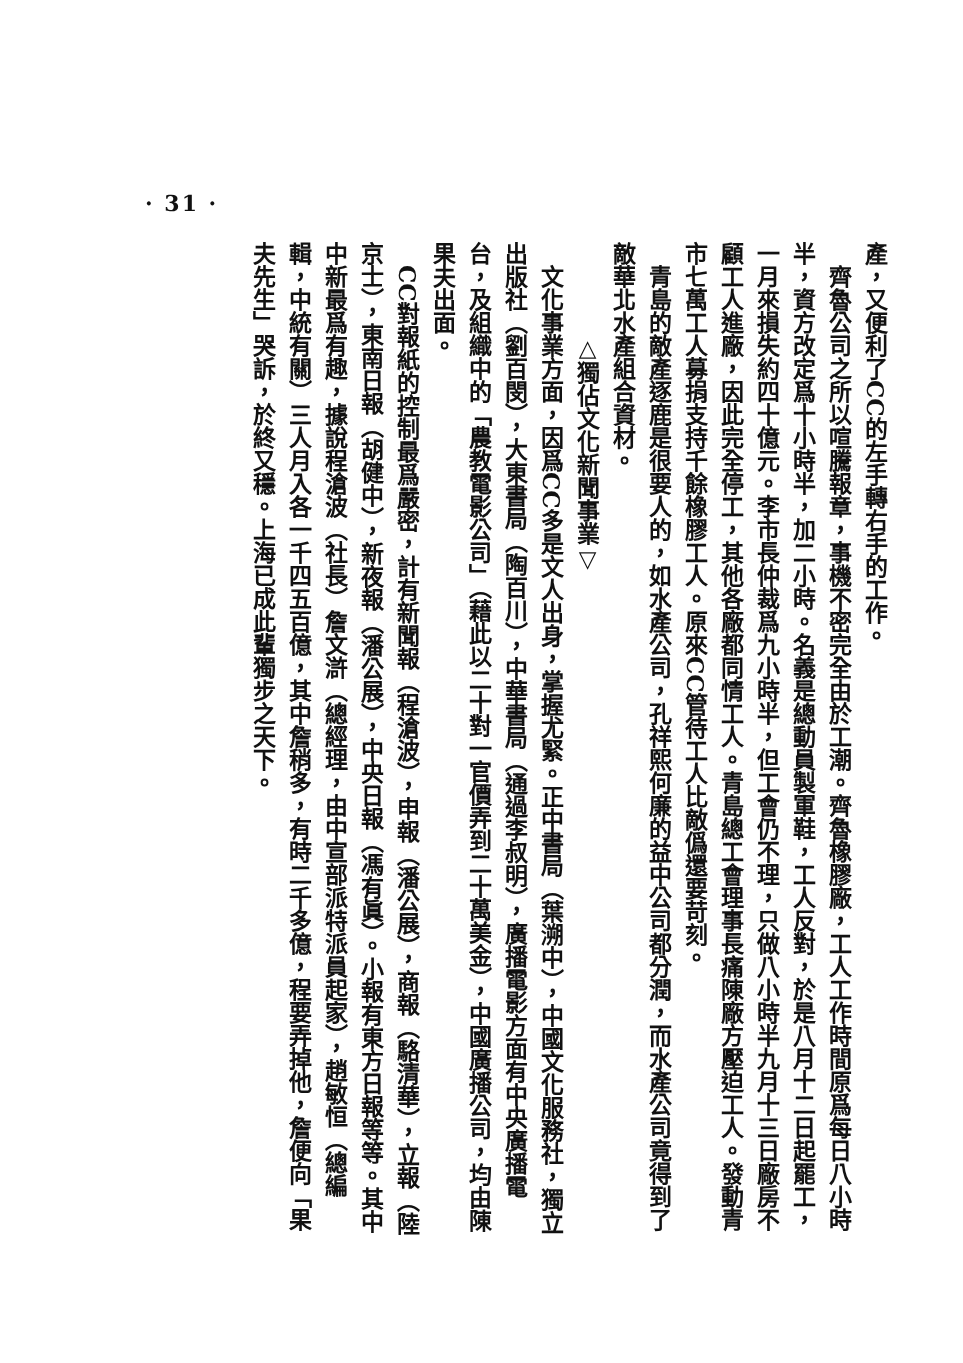· 31 ·
產，又便利了CC的左手轉右手的工作。
　齊魯公司之所以喧騰報章，事機不密完全由於工潮。齊魯橡膠廠，工人工作時間原爲每日八小時半，資方改定爲十小時半，加二小時。名義是總動員製軍鞋，工人反對，於是八月十二日起罷工，一月來損失約四十億元。李市長仲裁爲九小時半，但工會仍不理，只做八小時半九月十三日廠房不顧工人進廠，因此完全停工，其他各廠都同情工人。青島總工會理事長痛陳廠方壓迫工人。發動青市七萬工人募捐支持千餘橡膠工人。原來CC管待工人比敵僞還要苛刻。
　青島的敵產逐鹿是很要人的，如水產公司，孔祥熙何廉的益中公司都分潤，而水產公司竟得到了敵華北水產組合資材。
　　　　△獨佔文化新聞事業▽
　文化事業方面，因爲CC多是文人出身，掌握尤緊。正中書局（葉溯中），中國文化服務社，獨立出版社（劉百閔），大東書局（陶百川），中華書局（通過李叔明），廣播電影方面有中央廣播電台，及組織中的「農教電影公司」（藉此以二十對一官價弄到二十萬美金），中國廣播公司，均由陳果夫出面。
　CC對報紙的控制最爲嚴密，計有新聞報（程滄波），申報（潘公展），商報（駱清華），立報（陸京士），東南日報（胡健中），新夜報（潘公展），中央日報（馮有眞）。小報有東方日報等等。其中中新最爲有趣，據說程滄波（社長）詹文滸（總經理，由中宣部派特派員起家），趙敏恒（總編輯，中統有關）三人月入各一千四五百億，其中詹稍多，有時二千多億，程要弄掉他，詹便向「果夫先生」哭訴，於終又穩。上海已成此輩獨步之天下。